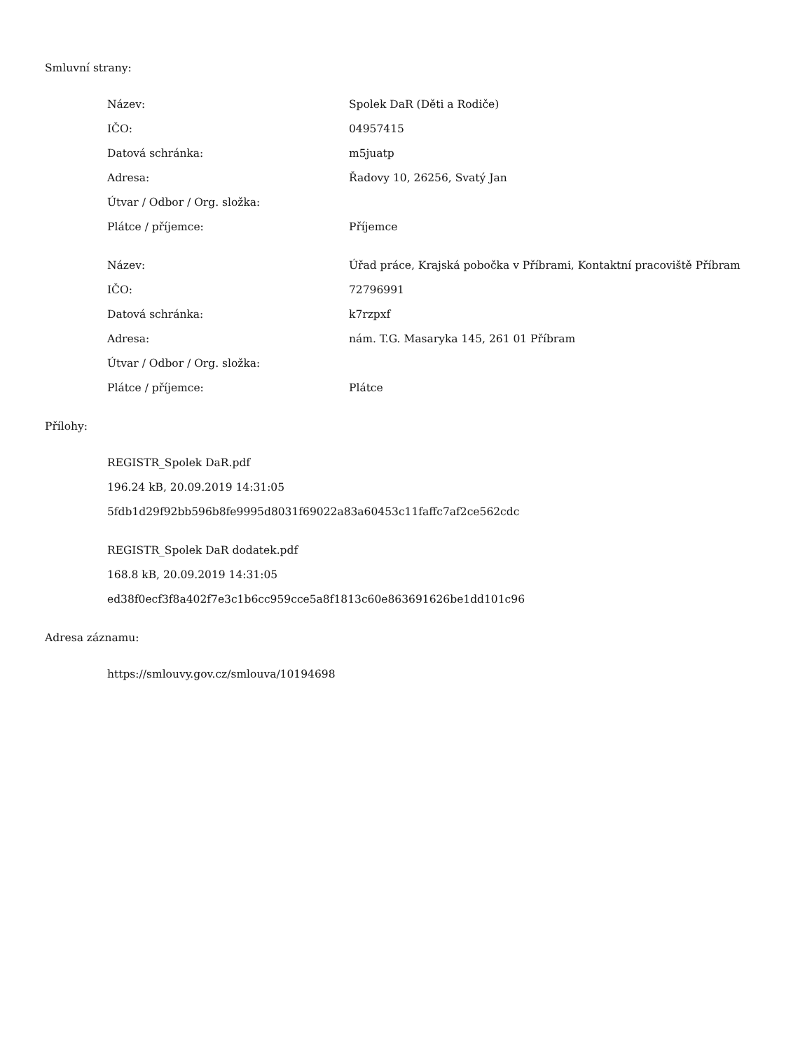Smluvní strany:
| Název: | Spolek DaR (Děti a Rodiče) |
| IČO: | 04957415 |
| Datová schránka: | m5juatp |
| Adresa: | Řadovy 10, 26256, Svatý Jan |
| Útvar / Odbor / Org. složka: | |
| Plátce / příjemce: | Příjemce |
| Název: | Úřad práce, Krajská pobočka v Příbrami, Kontaktní pracoviště Příbram |
| IČO: | 72796991 |
| Datová schránka: | k7rzpxf |
| Adresa: | nám. T.G. Masaryka 145, 261 01 Příbram |
| Útvar / Odbor / Org. složka: | |
| Plátce / příjemce: | Plátce |
Přílohy:
REGISTR_Spolek DaR.pdf
196.24 kB, 20.09.2019 14:31:05
5fdb1d29f92bb596b8fe9995d8031f69022a83a60453c11faffc7af2ce562cdc
REGISTR_Spolek DaR dodatek.pdf
168.8 kB, 20.09.2019 14:31:05
ed38f0ecf3f8a402f7e3c1b6cc959cce5a8f1813c60e863691626be1dd101c96
Adresa záznamu:
https://smlouvy.gov.cz/smlouva/10194698